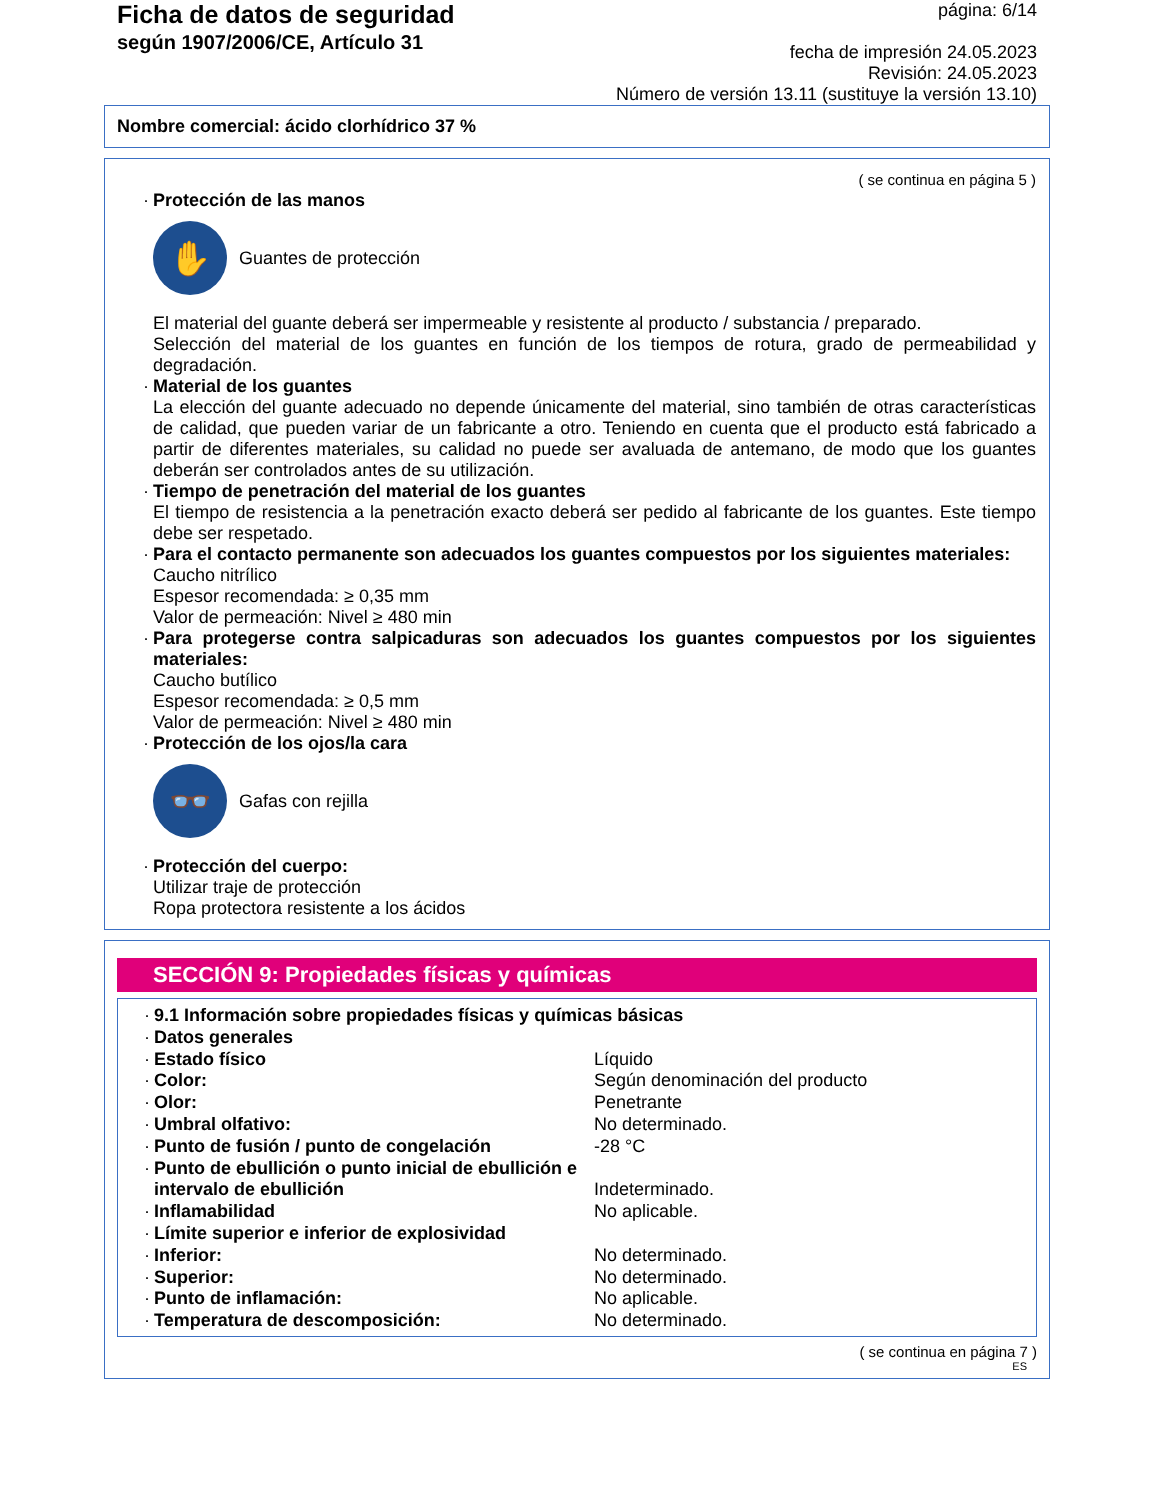Ficha de datos de seguridad
según 1907/2006/CE, Artículo 31
página: 6/14
fecha de impresión 24.05.2023
Revisión: 24.05.2023
Número de versión 13.11 (sustituye la versión 13.10)
Nombre comercial: ácido clorhídrico 37 %
( se continua en página 5 )
· Protección de las manos
✋
Guantes de protección
El material del guante deberá ser impermeable y resistente al producto / substancia / preparado.
Selección del material de los guantes en función de los tiempos de rotura, grado de permeabilidad y degradación.
· Material de los guantes
La elección del guante adecuado no depende únicamente del material, sino también de otras características de calidad, que pueden variar de un fabricante a otro. Teniendo en cuenta que el producto está fabricado a partir de diferentes materiales, su calidad no puede ser avaluada de antemano, de modo que los guantes deberán ser controlados antes de su utilización.
· Tiempo de penetración del material de los guantes
El tiempo de resistencia a la penetración exacto deberá ser pedido al fabricante de los guantes. Este tiempo debe ser respetado.
· Para el contacto permanente son adecuados los guantes compuestos por los siguientes materiales:
Caucho nitrílico
Espesor recomendada: ≥ 0,35 mm
Valor de permeación: Nivel ≥ 480 min
· Para protegerse contra salpicaduras son adecuados los guantes compuestos por los siguientes materiales:
Caucho butílico
Espesor recomendada: ≥ 0,5 mm
Valor de permeación: Nivel ≥ 480 min
· Protección de los ojos/la cara
👓
Gafas con rejilla
· Protección del cuerpo:
Utilizar traje de protección
Ropa protectora resistente a los ácidos
SECCIÓN 9: Propiedades físicas y químicas
· 9.1 Información sobre propiedades físicas y químicas básicas
· Datos generales
· Estado físico Líquido
· Color: Según denominación del producto
· Olor: Penetrante
· Umbral olfativo: No determinado.
· Punto de fusión / punto de congelación -28 °C
· Punto de ebullición o punto inicial de ebullición e intervalo de ebullición Indeterminado.
· Inflamabilidad No aplicable.
· Límite superior e inferior de explosividad
· Inferior: No determinado.
· Superior: No determinado.
· Punto de inflamación: No aplicable.
· Temperatura de descomposición: No determinado.
( se continua en página 7 )
ES